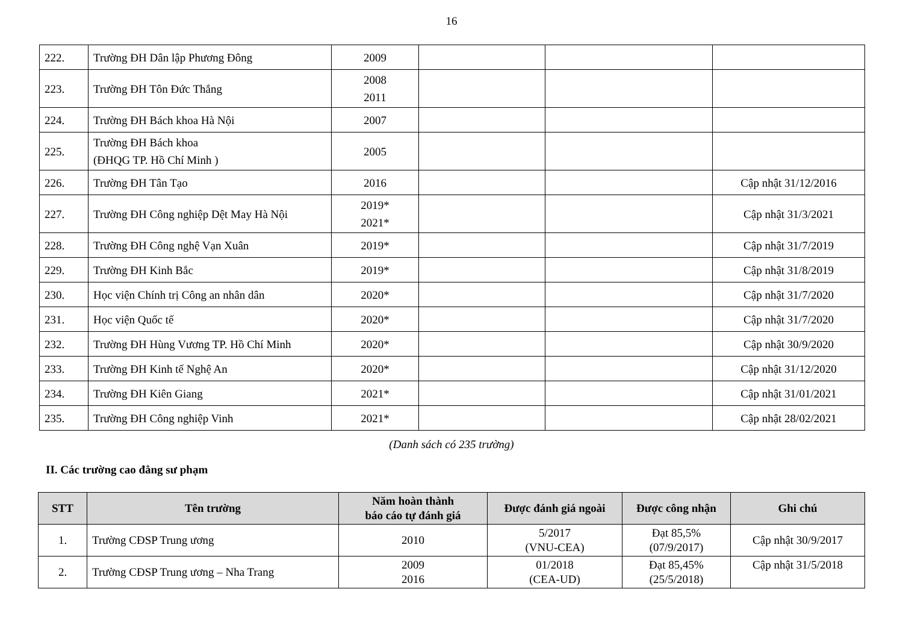16
| 222. | Trường ĐH Dân lập Phương Đông | 2009 | | | |
| 223. | Trường ĐH Tôn Đức Thắng | 2008 2011 | | | |
| 224. | Trường ĐH Bách khoa Hà Nội | 2007 | | | |
| 225. | Trường ĐH Bách khoa (ĐHQG TP. Hồ Chí Minh ) | 2005 | | | |
| 226. | Trường ĐH Tân Tạo | 2016 | | | Cập nhật 31/12/2016 |
| 227. | Trường ĐH Công nghiệp Dệt May Hà Nội | 2019* 2021* | | | Cập nhật 31/3/2021 |
| 228. | Trường ĐH Công nghệ Vạn Xuân | 2019* | | | Cập nhật 31/7/2019 |
| 229. | Trường ĐH Kinh Bắc | 2019* | | | Cập nhật 31/8/2019 |
| 230. | Học viện Chính trị Công an nhân dân | 2020* | | | Cập nhật 31/7/2020 |
| 231. | Học viện Quốc tế | 2020* | | | Cập nhật 31/7/2020 |
| 232. | Trường ĐH Hùng Vương TP. Hồ Chí Minh | 2020* | | | Cập nhật 30/9/2020 |
| 233. | Trường ĐH Kinh tế Nghệ An | 2020* | | | Cập nhật 31/12/2020 |
| 234. | Trường ĐH Kiên Giang | 2021* | | | Cập nhật 31/01/2021 |
| 235. | Trường ĐH Công nghiệp Vinh | 2021* | | | Cập nhật 28/02/2021 |
(Danh sách có 235 trường)
II. Các trường cao đẳng sư phạm
| STT | Tên trường | Năm hoàn thành báo cáo tự đánh giá | Được đánh giá ngoài | Được công nhận | Ghi chú |
| --- | --- | --- | --- | --- | --- |
| 1. | Trường CĐSP Trung ương | 2010 | 5/2017 (VNU-CEA) | Đạt 85,5% (07/9/2017) | Cập nhật 30/9/2017 |
| 2. | Trường CĐSP Trung ương – Nha Trang | 2009 2016 | 01/2018 (CEA-UD) | Đạt 85,45% (25/5/2018) | Cập nhật 31/5/2018 |